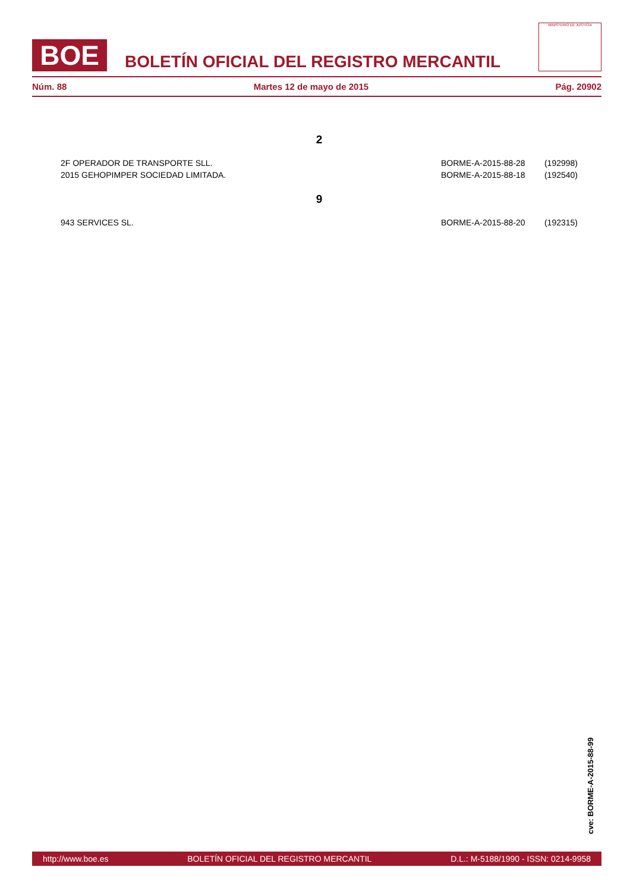BOE
BOLETÍN OFICIAL DEL REGISTRO MERCANTIL
MINISTERIO DE JUSTICIA
Núm. 88 Martes 12 de mayo de 2015 Pág. 20902
2
| 2F OPERADOR DE TRANSPORTE SLL. | BORME-A-2015-88-28 | (192998) |
| 2015 GEHOPIMPER SOCIEDAD LIMITADA. | BORME-A-2015-88-18 | (192540) |
9
| 943 SERVICES SL. | BORME-A-2015-88-20 | (192315) |
cve: BORME-A-2015-88-99
http://www.boe.es BOLETÍN OFICIAL DEL REGISTRO MERCANTIL D.L.: M-5188/1990 - ISSN: 0214-9958